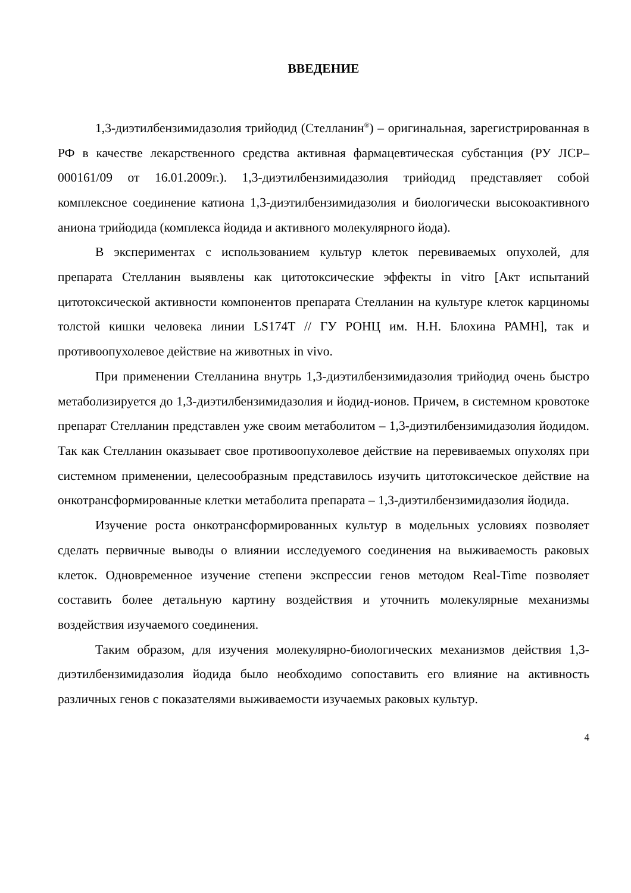ВВЕДЕНИЕ
1,3-диэтилбензимидазолия трийодид (Стелланин<sup>®</sup>) – оригинальная, зарегистрированная в РФ в качестве лекарственного средства активная фармацевтическая субстанция (РУ ЛСР–000161/09 от 16.01.2009г.). 1,3-диэтилбензимидазолия трийодид представляет собой комплексное соединение катиона 1,3-диэтилбензимидазолия и биологически высокоактивного аниона трийодида (комплекса йодида и активного молекулярного йода).
В экспериментах с использованием культур клеток перевиваемых опухолей, для препарата Стелланин выявлены как цитотоксические эффекты in vitro [Акт испытаний цитотоксической активности компонентов препарата Стелланин на культуре клеток карциномы толстой кишки человека линии LS174T // ГУ РОНЦ им. Н.Н. Блохина РАМН], так и противоопухолевое действие на животных in vivo.
При применении Стелланина внутрь 1,3-диэтилбензимидазолия трийодид очень быстро метаболизируется до 1,3-диэтилбензимидазолия и йодид-ионов. Причем, в системном кровотоке препарат Стелланин представлен уже своим метаболитом – 1,3-диэтилбензимидазолия йодидом. Так как Стелланин оказывает свое противоопухолевое действие на перевиваемых опухолях при системном применении, целесообразным представилось изучить цитотоксическое действие на онкотрансформированные клетки метаболита препарата – 1,3-диэтилбензимидазолия йодида.
Изучение роста онкотрансформированных культур в модельных условиях позволяет сделать первичные выводы о влиянии исследуемого соединения на выживаемость раковых клеток. Одновременное изучение степени экспрессии генов методом Real-Time позволяет составить более детальную картину воздействия и уточнить молекулярные механизмы воздействия изучаемого соединения.
Таким образом, для изучения молекулярно-биологических механизмов действия 1,3-диэтилбензимидазолия йодида было необходимо сопоставить его влияние на активность различных генов с показателями выживаемости изучаемых раковых культур.
4